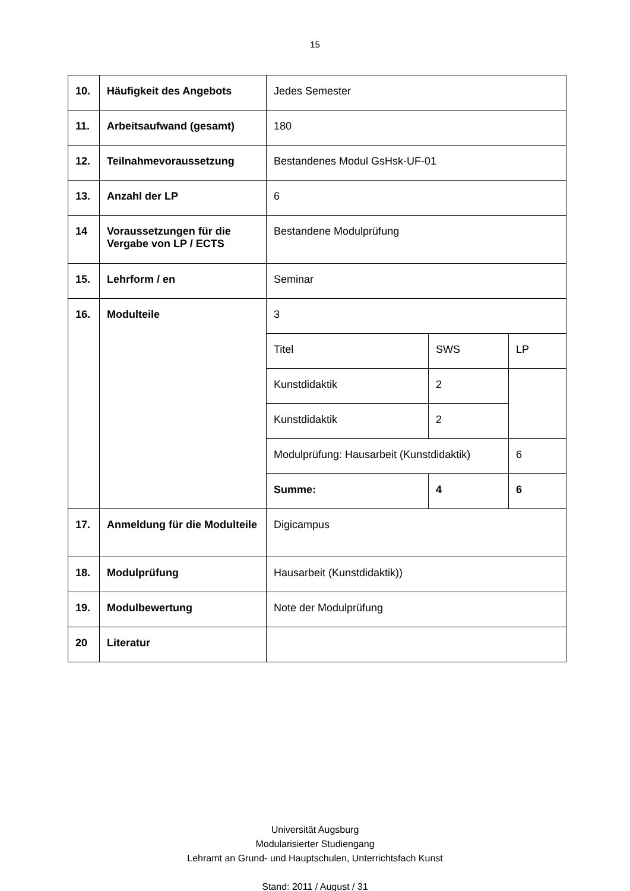15
| 10. | Häufigkeit des Angebots | Jedes Semester | | |
| 11. | Arbeitsaufwand (gesamt) | 180 | | |
| 12. | Teilnahmevoraussetzung | Bestandenes Modul GsHsk-UF-01 | | |
| 13. | Anzahl der LP | 6 | | |
| 14 | Voraussetzungen für die Vergabe von LP / ECTS | Bestandene Modulprüfung | | |
| 15. | Lehrform / en | Seminar | | |
| 16. | Modulteile | 3 | | |
| | | Titel | SWS | LP |
| | | Kunstdidaktik | 2 | |
| | | Kunstdidaktik | 2 | |
| | | Modulprüfung: Hausarbeit (Kunstdidaktik) | | 6 |
| | | Summe: | 4 | 6 |
| 17. | Anmeldung für die Modulteile | Digicampus | | |
| 18. | Modulprüfung | Hausarbeit (Kunstdidaktik)) | | |
| 19. | Modulbewertung | Note der Modulprüfung | | |
| 20 | Literatur | | | |
Universität Augsburg
Modularisierter Studiengang
Lehramt an Grund- und Hauptschulen, Unterrichtsfach Kunst
Stand: 2011 / August / 31